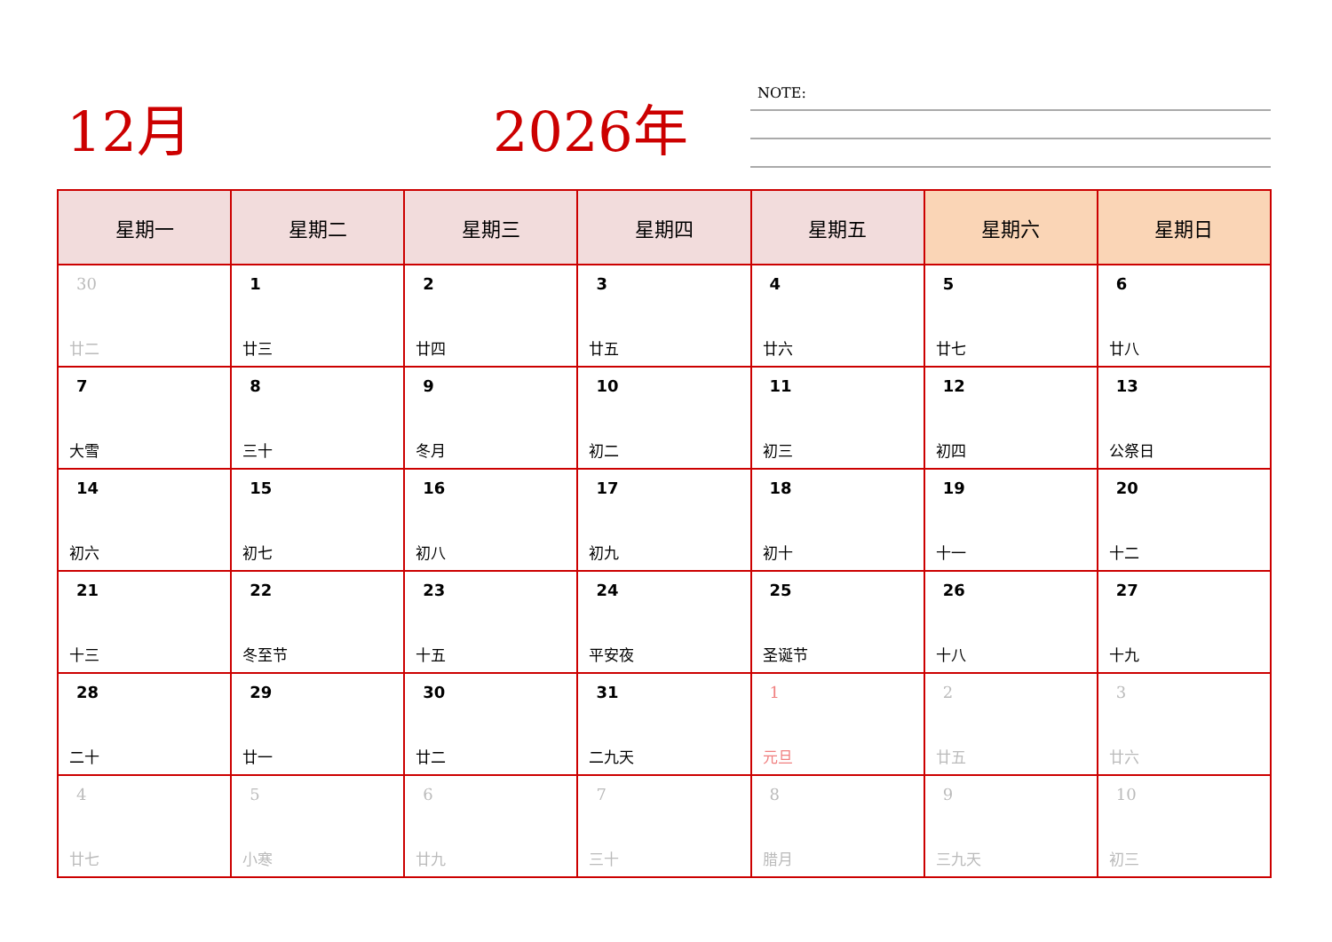12月 2026年
NOTE:
| 星期一 | 星期二 | 星期三 | 星期四 | 星期五 | 星期六 | 星期日 |
| --- | --- | --- | --- | --- | --- | --- |
| 30 廿二 | 1 廿三 | 2 廿四 | 3 廿五 | 4 廿六 | 5 廿七 | 6 廿八 |
| 7 大雪 | 8 三十 | 9 冬月 | 10 初二 | 11 初三 | 12 初四 | 13 公祭日 |
| 14 初六 | 15 初七 | 16 初八 | 17 初九 | 18 初十 | 19 十一 | 20 十二 |
| 21 十三 | 22 冬至节 | 23 十五 | 24 平安夜 | 25 圣诞节 | 26 十八 | 27 十九 |
| 28 二十 | 29 廿一 | 30 廿二 | 31 二九天 | 1 元旦 | 2 廿五 | 3 廿六 |
| 4 廿七 | 5 小寒 | 6 廿九 | 7 三十 | 8 腊月 | 9 三九天 | 10 初三 |